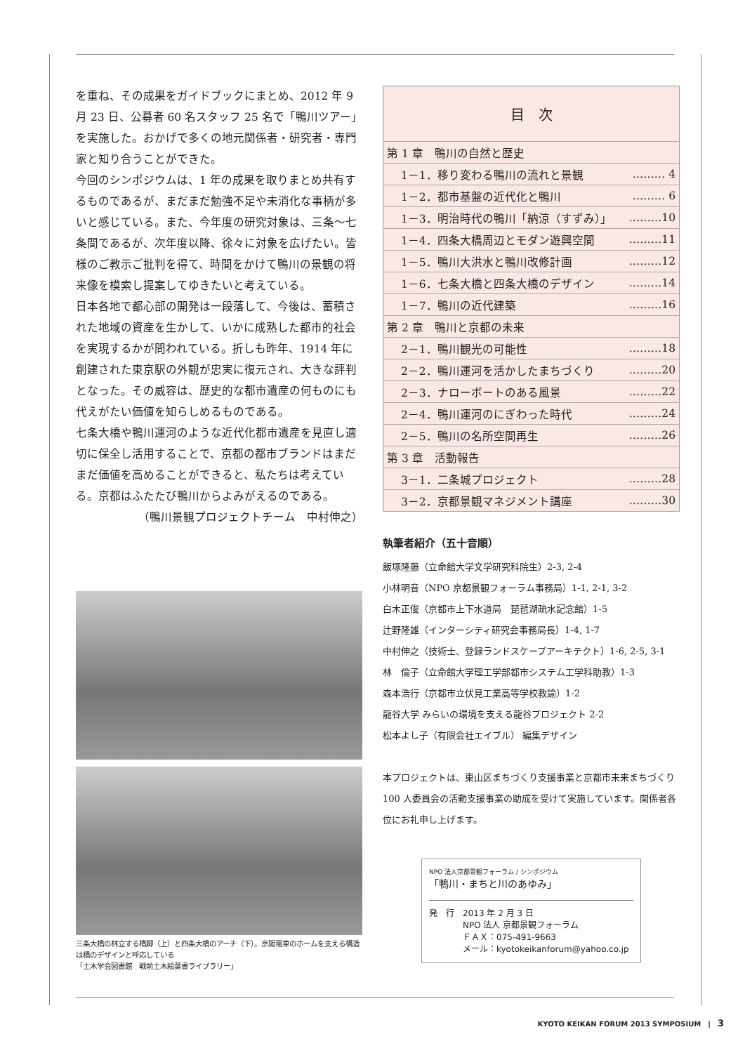を重ね、その成果をガイドブックにまとめ、2012 年 9 月 23 日、公募者 60 名スタッフ 25 名で「鴨川ツアー」を実施した。おかげで多くの地元関係者・研究者・専門家と知り合うことができた。
今回のシンポジウムは、1 年の成果を取りまとめ共有するものであるが、まだまだ勉強不足や未消化な事柄が多いと感じている。また、今年度の研究対象は、三条〜七条間であるが、次年度以降、徐々に対象を広げたい。皆様のご教示ご批判を得て、時間をかけて鴨川の景観の将来像を模索し提案してゆきたいと考えている。
日本各地で都心部の開発は一段落して、今後は、蓄積された地域の資産を生かして、いかに成熟した都市的社会を実現するかが問われている。折しも昨年、1914 年に創建された東京駅の外観が忠実に復元され、大きな評判となった。その威容は、歴史的な都市遺産の何ものにも代えがたい価値を知らしめるものである。
七条大橋や鴨川運河のような近代化都市遺産を見直し適切に保全し活用することで、京都の都市ブランドはまだまだ価値を高めることができると、私たちは考えている。京都はふたたび鴨川からよみがえるのである。
（鴨川景観プロジェクトチーム　中村伸之）
三条大橋の林立する橋脚（上）と四条大橋のアーチ（下）。京阪電車のホームを支える構造は橋のデザインと呼応している
「土木学会図書館　戦前土木絵葉書ライブラリー」
| 目 次 | |
| 第 1 章 鴨川の自然と歴史 | |
| 1－1．移り変わる鴨川の流れと景観 | ……… 4 |
| 1－2．都市基盤の近代化と鴨川 | ……… 6 |
| 1－3．明治時代の鴨川「納涼（すずみ）」 | ………10 |
| 1－4．四条大橋周辺とモダン遊興空間 | ………11 |
| 1－5．鴨川大洪水と鴨川改修計画 | ………12 |
| 1－6．七条大橋と四条大橋のデザイン | ………14 |
| 1－7．鴨川の近代建築 | ………16 |
| 第 2 章 鴨川と京都の未来 | |
| 2－1．鴨川観光の可能性 | ………18 |
| 2－2．鴨川運河を活かしたまちづくり | ………20 |
| 2－3．ナローボートのある風景 | ………22 |
| 2－4．鴨川運河のにぎわった時代 | ………24 |
| 2－5．鴨川の名所空間再生 | ………26 |
| 第 3 章 活動報告 | |
| 3－1．二条城プロジェクト | ………28 |
| 3－2．京都景観マネジメント講座 | ………30 |
執筆者紹介（五十音順）
飯塚隆藤（立命館大学文学研究科院生）2-3, 2-4
小林明音（NPO 京都景観フォーラム事務局）1-1, 2-1, 3-2
白木正俊（京都市上下水道局　琵琶湖疏水記念館）1-5
辻野隆雄（インターシティ研究会事務局長）1-4, 1-7
中村伸之（技術士、登録ランドスケープアーキテクト）1-6, 2-5, 3-1
林　倫子（立命館大学理工学部都市システム工学科助教）1-3
森本浩行（京都市立伏見工業高等学校教諭）1-2
龍谷大学 みらいの環境を支える龍谷プロジェクト 2-2
松本よし子（有限会社エイブル） 編集デザイン
本プロジェクトは、東山区まちづくり支援事業と京都市未来まちづくり 100 人委員会の活動支援事業の助成を受けて実施しています。関係者各位にお礼申し上げます。
NPO 法人京都景観フォーラム / シンポジウム
「鴨川・まちと川のあゆみ」
発　行　2013 年 2 月 3 日
　　　　NPO 法人 京都景観フォーラム
　　　　ＦＡＸ：075-491-9663
　　　　メール：kyotokeikanforum@yahoo.co.jp
KYOTO KEIKAN FORUM 2013 SYMPOSIUM　|　3